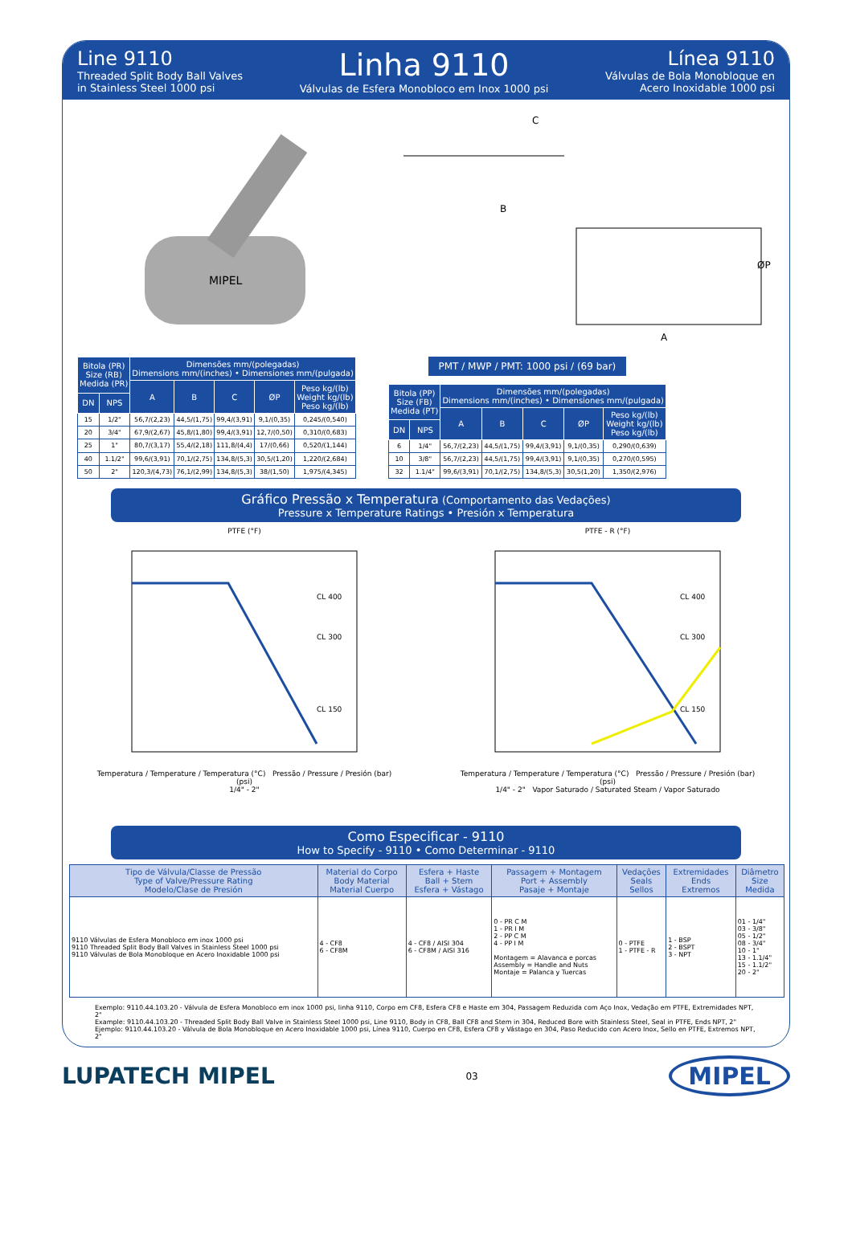Line 9110
Threaded Split Body Ball Valves
in Stainless Steel 1000 psi
Linha 9110
Válvulas de Esfera Monobloco em Inox 1000 psi
Línea 9110
Válvulas de Bola Monobloque en
Acero Inoxidable 1000 psi
MIPEL
C
B
A
ØP
| Bitola (PR) Size (RB) Medida (PR) | | Dimensões mm/(polegadas) Dimensions mm/(inches) • Dimensiones mm/(pulgada) | | | | |
| --- | --- | --- | --- | --- | --- | --- |
| | | A | B | C | ØP | Peso kg/(lb) Weight kg/(lb) Peso kg/(lb) |
| DN | NPS | | | | | |
| 15 | 1/2" | 56,7/(2,23) | 44,5/(1,75) | 99,4/(3,91) | 9,1/(0,35) | 0,245/(0,540) |
| 20 | 3/4" | 67,9/(2,67) | 45,8/(1,80) | 99,4/(3,91) | 12,7/(0,50) | 0,310/(0,683) |
| 25 | 1" | 80,7/(3,17) | 55,4/(2,18) | 111,8/(4,4) | 17/(0,66) | 0,520/(1,144) |
| 40 | 1.1/2" | 99,6/(3,91) | 70,1/(2,75) | 134,8/(5,3) | 30,5/(1,20) | 1,220/(2,684) |
| 50 | 2" | 120,3/(4,73) | 76,1/(2,99) | 134,8/(5,3) | 38/(1,50) | 1,975/(4,345) |
PMT / MWP / PMT: 1000 psi / (69 bar)
| Bitola (PP) Size (FB) Medida (PT) | | Dimensões mm/(polegadas) Dimensions mm/(inches) • Dimensiones mm/(pulgada) | | | | |
| --- | --- | --- | --- | --- | --- | --- |
| | | A | B | C | ØP | Peso kg/(lb) Weight kg/(lb) Peso kg/(lb) |
| DN | NPS | | | | | |
| 6 | 1/4" | 56,7/(2,23) | 44,5/(1,75) | 99,4/(3,91) | 9,1/(0,35) | 0,290/(0,639) |
| 10 | 3/8" | 56,7/(2,23) | 44,5/(1,75) | 99,4/(3,91) | 9,1/(0,35) | 0,270/(0,595) |
| 32 | 1.1/4" | 99,6/(3,91) | 70,1/(2,75) | 134,8/(5,3) | 30,5(1,20) | 1,350/(2,976) |
Gráfico Pressão x Temperatura (Comportamento das Vedações)
Pressure x Temperature Ratings • Presión x Temperatura
PTFE (°F)
CL 400
CL 300
CL 150
Temperatura / Temperature / Temperatura (°C) Pressão / Pressure / Presión (bar) (psi)
1/4" - 2"
PTFE - R (°F)
CL 400
CL 300
CL 150
Temperatura / Temperature / Temperatura (°C) Pressão / Pressure / Presión (bar) (psi)
1/4" - 2" Vapor Saturado / Saturated Steam / Vapor Saturado
Como Especificar - 9110
How to Specify - 9110 • Como Determinar - 9110
| Tipo de Válvula/Classe de Pressão Type of Valve/Pressure Rating Modelo/Clase de Presión | Material do Corpo Body Material Material Cuerpo | Esfera + Haste Ball + Stem Esfera + Vástago | Passagem + Montagem Port + Assembly Pasaje + Montaje | Vedações Seals Sellos | Extremidades Ends Extremos | Diâmetro Size Medida |
| --- | --- | --- | --- | --- | --- | --- |
| 9110 Válvulas de Esfera Monobloco em inox 1000 psi 9110 Threaded Split Body Ball Valves in Stainless Steel 1000 psi 9110 Válvulas de Bola Monobloque en Acero Inoxidable 1000 psi | 4 - CF8 6 - CF8M | 4 - CF8 / AISI 304 6 - CF8M / AISI 316 | 0 - PR C M 1 - PR I M 2 - PP C M 4 - PP I M Montagem = Alavanca e porcas Assembly = Handle and Nuts Montaje = Palanca y Tuercas | 0 - PTFE 1 - PTFE - R | 1 - BSP 2 - BSPT 3 - NPT | 01 - 1/4" 03 - 3/8" 05 - 1/2" 08 - 3/4" 10 - 1" 13 - 1.1/4" 15 - 1.1/2" 20 - 2" |
Exemplo: 9110.44.103.20 - Válvula de Esfera Monobloco em inox 1000 psi, linha 9110, Corpo em CF8, Esfera CF8 e Haste em 304, Passagem Reduzida com Aço Inox, Vedação em PTFE, Extremidades NPT, 2"
Example: 9110.44.103.20 - Threaded Split Body Ball Valve in Stainless Steel 1000 psi, Line 9110, Body in CF8, Ball CF8 and Stem in 304, Reduced Bore with Stainless Steel, Seal in PTFE, Ends NPT, 2"
Ejemplo: 9110.44.103.20 - Válvula de Bola Monobloque en Acero Inoxidable 1000 psi, Línea 9110, Cuerpo en CF8, Esfera CF8 y Vástago en 304, Paso Reducido con Acero Inox, Sello en PTFE, Extremos NPT, 2"
LUPATECH MIPEL
03
MIPEL